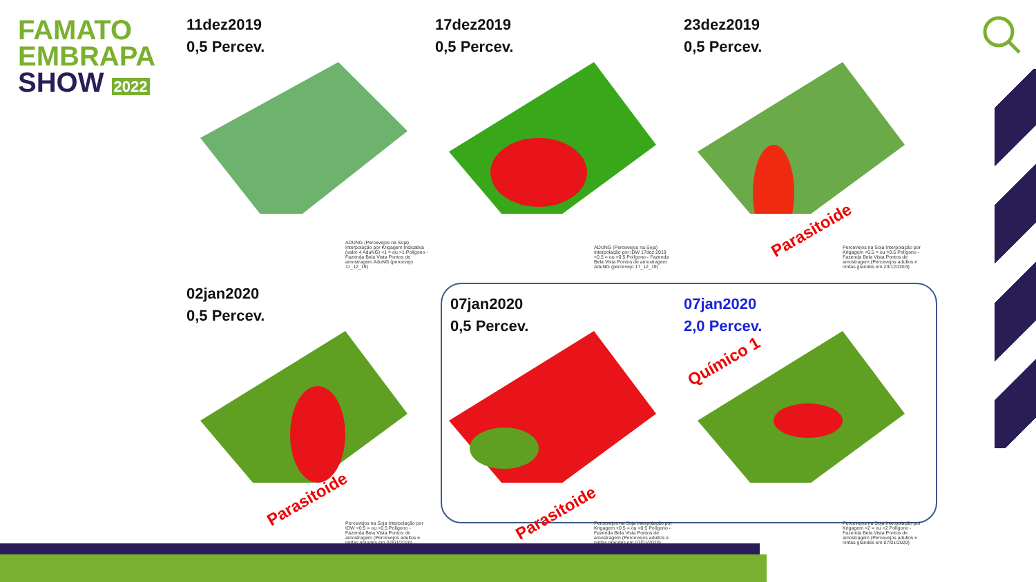FAMATO
EMBRAPA
SHOW 2022
11dez2019
0,5 Percev.
ADUNG (Percevejos na Soja) Interpolação por Krigagem Indicativa (valor 4 AduNG) <1 = ou >1 Polígono - Fazenda Bela Vista Pontos de amostragem AduNG (percevejo 11_12_19)
17dez2019
0,5 Percev.
ADUNG (Percevejos na Soja) Interpolação por IDW 17dez 2019 <0.5 = ou >0.5 Polígono - Fazenda Bela Vista Pontos de amostragem AduNG (percevejo 17_12_19)
23dez2019
0,5 Percev.
Parasitoide
Percevejos na Soja Interpolação por Krigagem <0.5 = ou >0.5 Polígono - Fazenda Bela Vista Pontos de amostragem (Percevejos adultos e ninfas grandes em 23/12/2019)
02jan2020
0,5 Percev.
Parasitoide
Percevejos na Soja Interpolação por IDW <0.5 = ou >0.5 Polígono - Fazenda Bela Vista Pontos de amostragem (Percevejos adultos e ninfas grandes em 02/01/2020)
07jan2020
0,5 Percev.
Parasitoide
Percevejos na Soja Interpolação por Krigagem <0.5 = ou >0.5 Polígono - Fazenda Bela Vista Pontos de amostragem (Percevejos adultos e ninfas grandes em 07/01/2020)
07jan2020
2,0 Percev.
Químico 1
Percevejos na Soja Interpolação por Krigagem <2 = ou >2 Polígono - Fazenda Bela Vista Pontos de amostragem (Percevejos adultos e ninfas grandes em 07/01/2020)